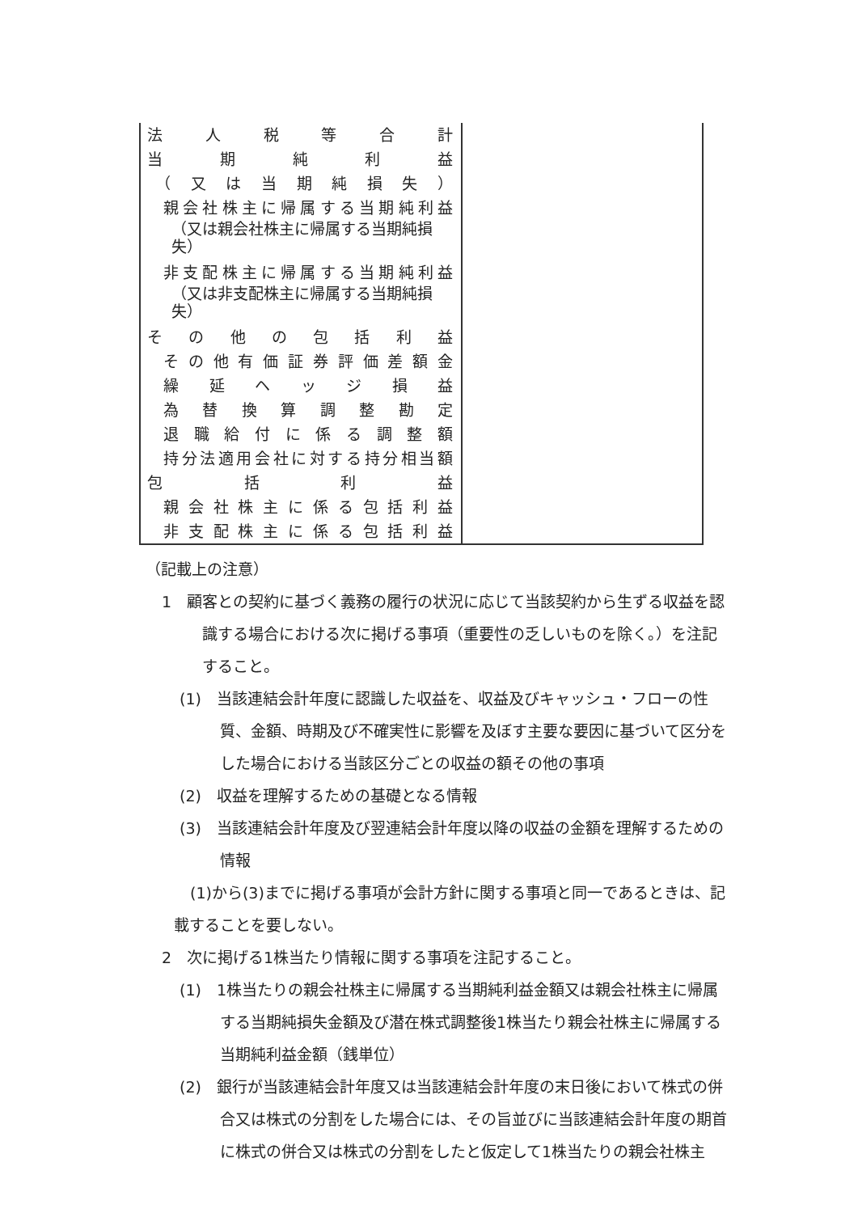| 法人税等合計 当期純利益 （又は当期純損失） 親会社株主に帰属する当期純利益 （又は親会社株主に帰属する当期純損失） 非支配株主に帰属する当期純利益 （又は非支配株主に帰属する当期純損失） その他の包括利益 その他有価証券評価差額金 繰延ヘッジ損益 為替換算調整勘定 退職給付に係る調整額 持分法適用会社に対する持分相当額 包括利益 親会社株主に係る包括利益 非支配株主に係る包括利益 | |
（記載上の注意）
1　顧客との契約に基づく義務の履行の状況に応じて当該契約から生ずる収益を認識する場合における次に掲げる事項（重要性の乏しいものを除く。）を注記すること。
(1)　当該連結会計年度に認識した収益を、収益及びキャッシュ・フローの性質、金額、時期及び不確実性に影響を及ぼす主要な要因に基づいて区分をした場合における当該区分ごとの収益の額その他の事項
(2)　収益を理解するための基礎となる情報
(3)　当該連結会計年度及び翌連結会計年度以降の収益の金額を理解するための情報
(1)から(3)までに掲げる事項が会計方針に関する事項と同一であるときは、記載することを要しない。
2　次に掲げる1株当たり情報に関する事項を注記すること。
(1)　1株当たりの親会社株主に帰属する当期純利益金額又は親会社株主に帰属する当期純損失金額及び潜在株式調整後1株当たり親会社株主に帰属する当期純利益金額（銭単位）
(2)　銀行が当該連結会計年度又は当該連結会計年度の末日後において株式の併合又は株式の分割をした場合には、その旨並びに当該連結会計年度の期首に株式の併合又は株式の分割をしたと仮定して1株当たりの親会社株主